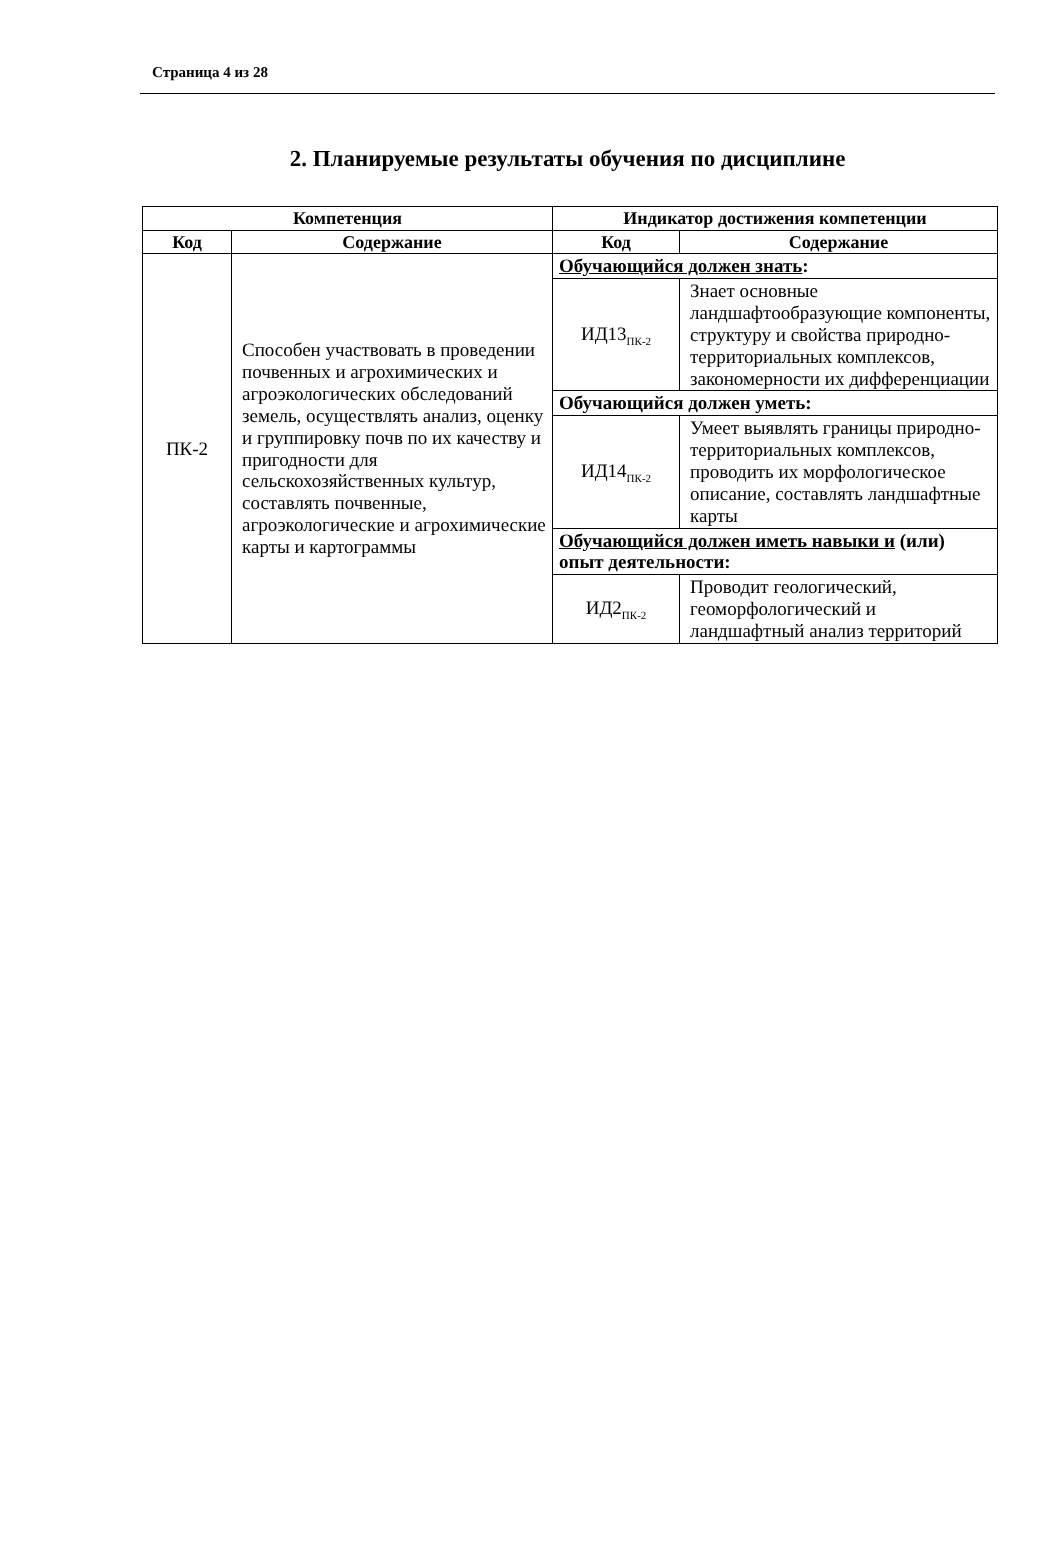Страница 4 из 28
2. Планируемые результаты обучения по дисциплине
| Компетенция | | Индикатор достижения компетенции | |
| --- | --- | --- | --- |
| Код | Содержание | Код | Содержание |
| ПК-2 | Способен участвовать в проведении почвенных и агрохимических и агроэкологических обследований земель, осуществлять анализ, оценку и группировку почв по их качеству и пригодности для сельскохозяйственных культур, составлять почвенные, агроэкологические и агрохимические карты и картограммы | Обучающийся должен знать : | |
| | | ИД13<sub>ПК-2</sub> | Знает основные ландшафтообразующие компоненты, структуру и свойства природно-территориальных комплексов, закономерности их дифференциации |
| | | Обучающийся должен уметь: | |
| | | ИД14<sub>ПК-2</sub> | Умеет выявлять границы природно-территориальных комплексов, проводить их морфологическое описание, составлять ландшафтные карты |
| | | Обучающийся должен иметь навыки и (или) опыт деятельности: | |
| | | ИД2<sub>ПК-2</sub> | Проводит геологический, геоморфологический и ландшафтный анализ территорий |